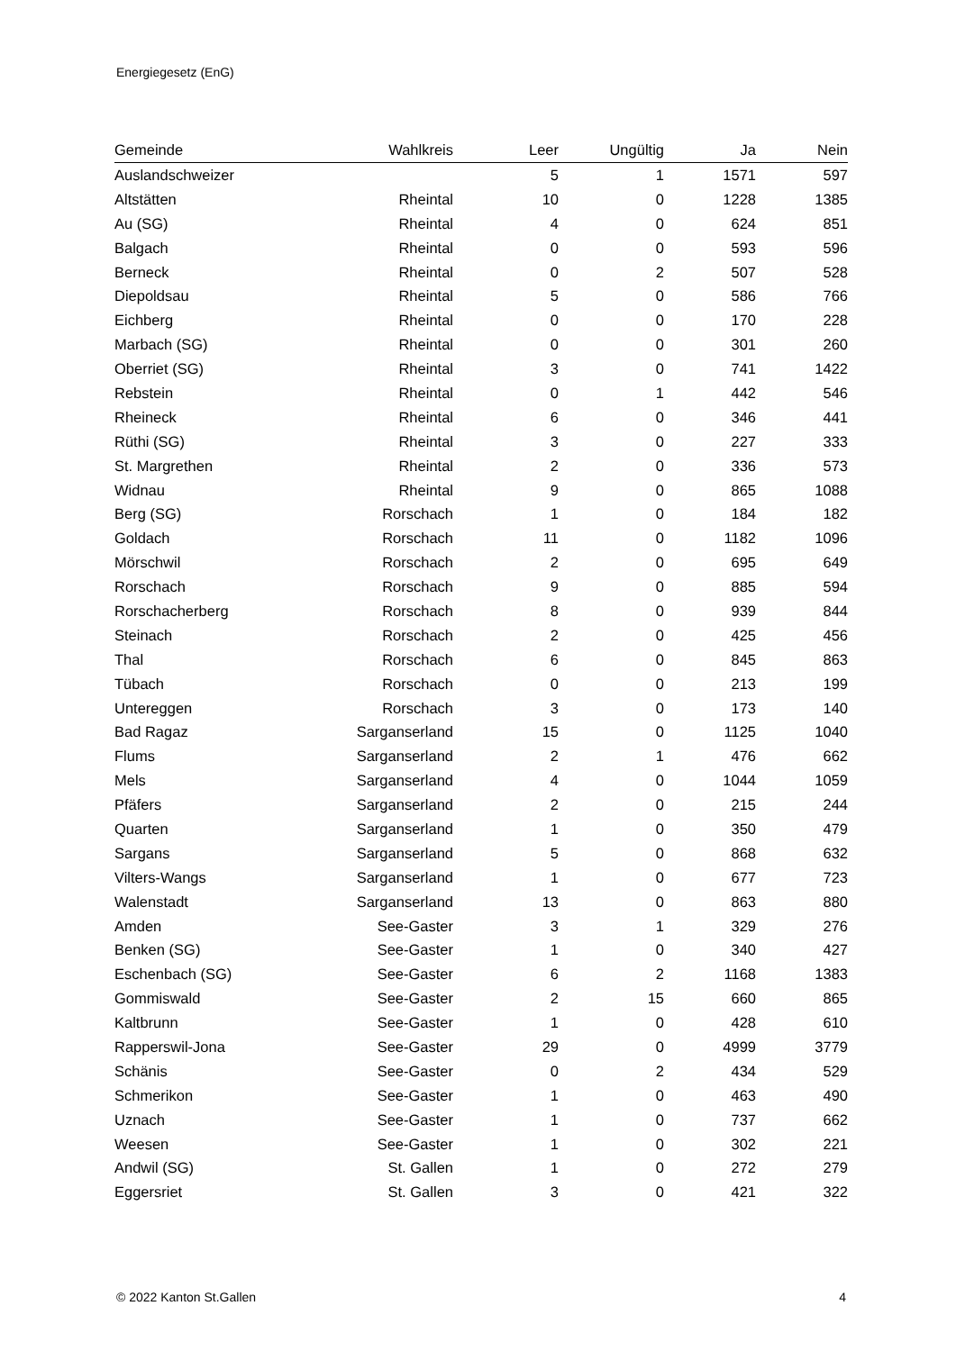Energiegesetz (EnG)
| Gemeinde | Wahlkreis | Leer | Ungültig | Ja | Nein |
| --- | --- | --- | --- | --- | --- |
| Auslandschweizer | | 5 | 1 | 1571 | 597 |
| Altstätten | Rheintal | 10 | 0 | 1228 | 1385 |
| Au (SG) | Rheintal | 4 | 0 | 624 | 851 |
| Balgach | Rheintal | 0 | 0 | 593 | 596 |
| Berneck | Rheintal | 0 | 2 | 507 | 528 |
| Diepoldsau | Rheintal | 5 | 0 | 586 | 766 |
| Eichberg | Rheintal | 0 | 0 | 170 | 228 |
| Marbach (SG) | Rheintal | 0 | 0 | 301 | 260 |
| Oberriet (SG) | Rheintal | 3 | 0 | 741 | 1422 |
| Rebstein | Rheintal | 0 | 1 | 442 | 546 |
| Rheineck | Rheintal | 6 | 0 | 346 | 441 |
| Rüthi (SG) | Rheintal | 3 | 0 | 227 | 333 |
| St. Margrethen | Rheintal | 2 | 0 | 336 | 573 |
| Widnau | Rheintal | 9 | 0 | 865 | 1088 |
| Berg (SG) | Rorschach | 1 | 0 | 184 | 182 |
| Goldach | Rorschach | 11 | 0 | 1182 | 1096 |
| Mörschwil | Rorschach | 2 | 0 | 695 | 649 |
| Rorschach | Rorschach | 9 | 0 | 885 | 594 |
| Rorschacherberg | Rorschach | 8 | 0 | 939 | 844 |
| Steinach | Rorschach | 2 | 0 | 425 | 456 |
| Thal | Rorschach | 6 | 0 | 845 | 863 |
| Tübach | Rorschach | 0 | 0 | 213 | 199 |
| Untereggen | Rorschach | 3 | 0 | 173 | 140 |
| Bad Ragaz | Sarganserland | 15 | 0 | 1125 | 1040 |
| Flums | Sarganserland | 2 | 1 | 476 | 662 |
| Mels | Sarganserland | 4 | 0 | 1044 | 1059 |
| Pfäfers | Sarganserland | 2 | 0 | 215 | 244 |
| Quarten | Sarganserland | 1 | 0 | 350 | 479 |
| Sargans | Sarganserland | 5 | 0 | 868 | 632 |
| Vilters-Wangs | Sarganserland | 1 | 0 | 677 | 723 |
| Walenstadt | Sarganserland | 13 | 0 | 863 | 880 |
| Amden | See-Gaster | 3 | 1 | 329 | 276 |
| Benken (SG) | See-Gaster | 1 | 0 | 340 | 427 |
| Eschenbach (SG) | See-Gaster | 6 | 2 | 1168 | 1383 |
| Gommiswald | See-Gaster | 2 | 15 | 660 | 865 |
| Kaltbrunn | See-Gaster | 1 | 0 | 428 | 610 |
| Rapperswil-Jona | See-Gaster | 29 | 0 | 4999 | 3779 |
| Schänis | See-Gaster | 0 | 2 | 434 | 529 |
| Schmerikon | See-Gaster | 1 | 0 | 463 | 490 |
| Uznach | See-Gaster | 1 | 0 | 737 | 662 |
| Weesen | See-Gaster | 1 | 0 | 302 | 221 |
| Andwil (SG) | St. Gallen | 1 | 0 | 272 | 279 |
| Eggersriet | St. Gallen | 3 | 0 | 421 | 322 |
© 2022 Kanton St.Gallen 4